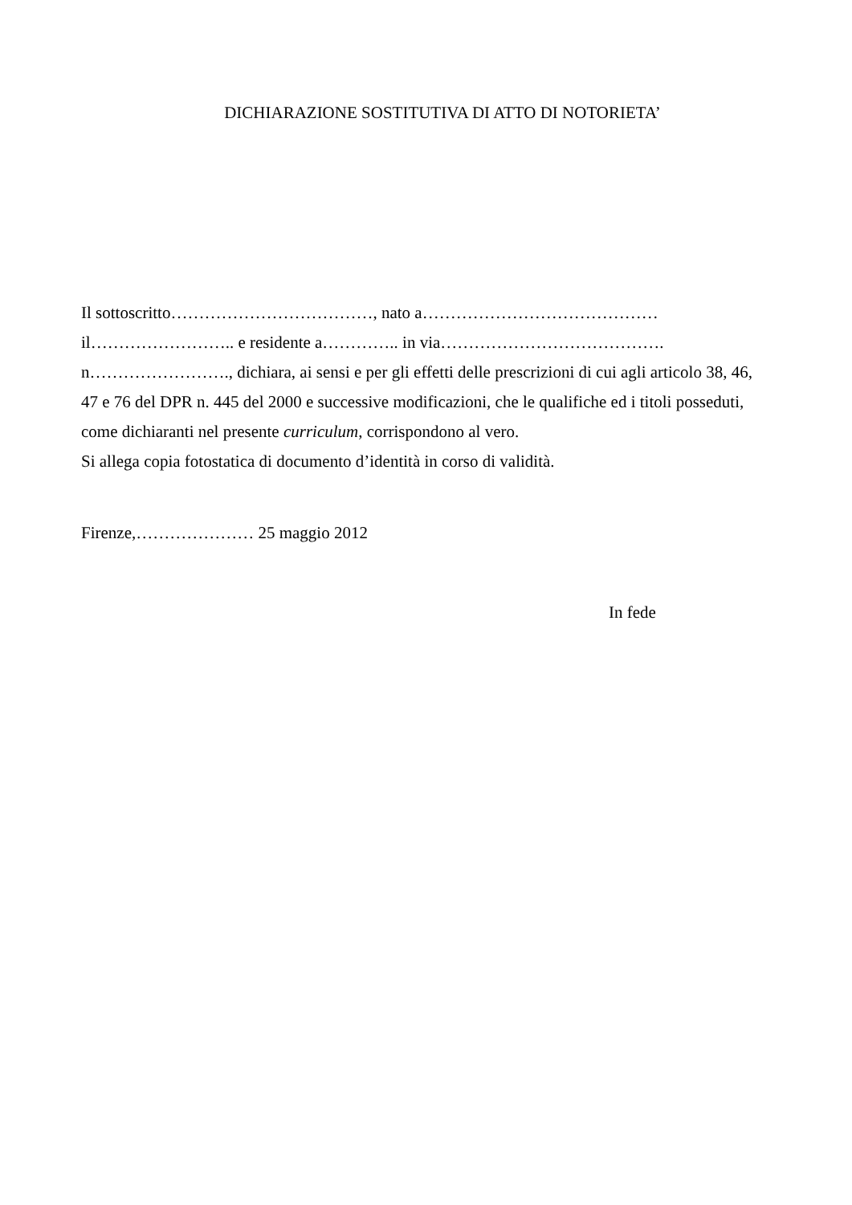DICHIARAZIONE SOSTITUTIVA DI ATTO DI NOTORIETA’
Il sottoscritto………………………………, nato a……………………………………
il…………………….. e residente a………….. in via………………………………….
n……………………., dichiara, ai sensi e per gli effetti delle prescrizioni di cui agli articolo 38, 46, 47 e 76 del DPR n. 445 del 2000 e successive modificazioni, che le qualifiche ed i titoli posseduti, come dichiaranti nel presente curriculum, corrispondono al vero.
Si allega copia fotostatica di documento d’identità in corso di validità.
Firenze,………………… 25 maggio 2012
In fede